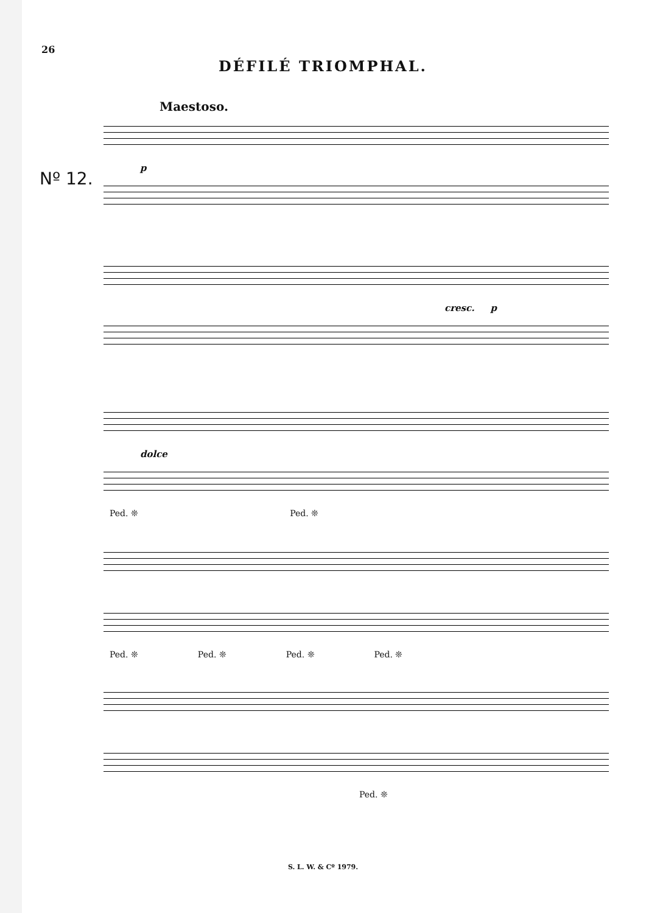26
DÉFILÉ TRIOMPHAL.
Maestoso.
Nº 12.
p
cresc. p
dolce
Ped. ❊ Ped. ❊
Ped. ❊ Ped. ❊ Ped. ❊ Ped. ❊
Ped. ❊
S. L. W. & Cº 1979.